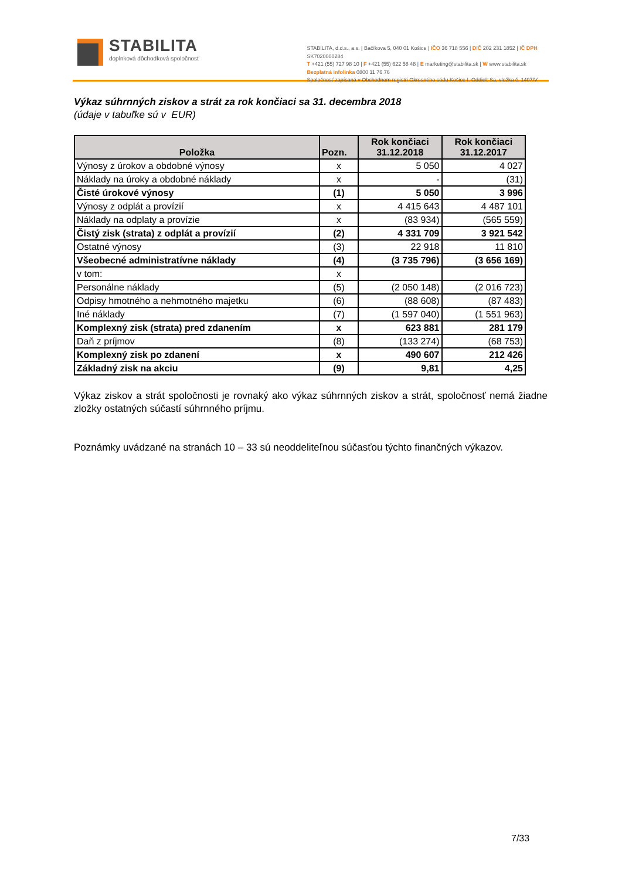STABILITA
doplnková dôchodková spoločnosť
STABILITA, d.d.s., a.s. | Bačíkova 5, 040 01 Košice | IČO 36 718 556 | DIČ 202 231 1852 | IČ DPH SK7020000284
T +421 (55) 727 98 10 | F +421 (55) 622 58 48 | E marketing@stabilita.sk | W www.stabilita.sk
Bezplatná infolinka 0800 11 76 76
Spoločnosť zapísaná v Obchodnom registri Okresného súdu Košice I. Oddiel: Sa, vložka č. 1407/V
Výkaz súhrnných ziskov a strát za rok končiaci sa 31. decembra 2018
(údaje v tabuľke sú v EUR)
| Položka | Pozn. | Rok končiaci 31.12.2018 | Rok končiaci 31.12.2017 |
| --- | --- | --- | --- |
| Výnosy z úrokov a obdobné výnosy | x | 5 050 | 4 027 |
| Náklady na úroky a obdobné náklady | x | - | (31) |
| Čisté úrokové výnosy | (1) | 5 050 | 3 996 |
| Výnosy z odplát a provízií | x | 4 415 643 | 4 487 101 |
| Náklady na odplaty a provízie | x | (83 934) | (565 559) |
| Čistý zisk (strata) z odplát a provízií | (2) | 4 331 709 | 3 921 542 |
| Ostatné výnosy | (3) | 22 918 | 11 810 |
| Všeobecné administratívne náklady | (4) | (3 735 796) | (3 656 169) |
| v tom: | x | | |
| Personálne náklady | (5) | (2 050 148) | (2 016 723) |
| Odpisy hmotného a nehmotného majetku | (6) | (88 608) | (87 483) |
| Iné náklady | (7) | (1 597 040) | (1 551 963) |
| Komplexný zisk (strata) pred zdanením | x | 623 881 | 281 179 |
| Daň z príjmov | (8) | (133 274) | (68 753) |
| Komplexný zisk po zdanení | x | 490 607 | 212 426 |
| Základný zisk na akciu | (9) | 9,81 | 4,25 |
Výkaz ziskov a strát spoločnosti je rovnaký ako výkaz súhrnných ziskov a strát, spoločnosť nemá žiadne zložky ostatných súčastí súhrnného príjmu.
Poznámky uvádzané na stranách 10 – 33 sú neoddeliteľnou súčasťou týchto finančných výkazov.
7/33